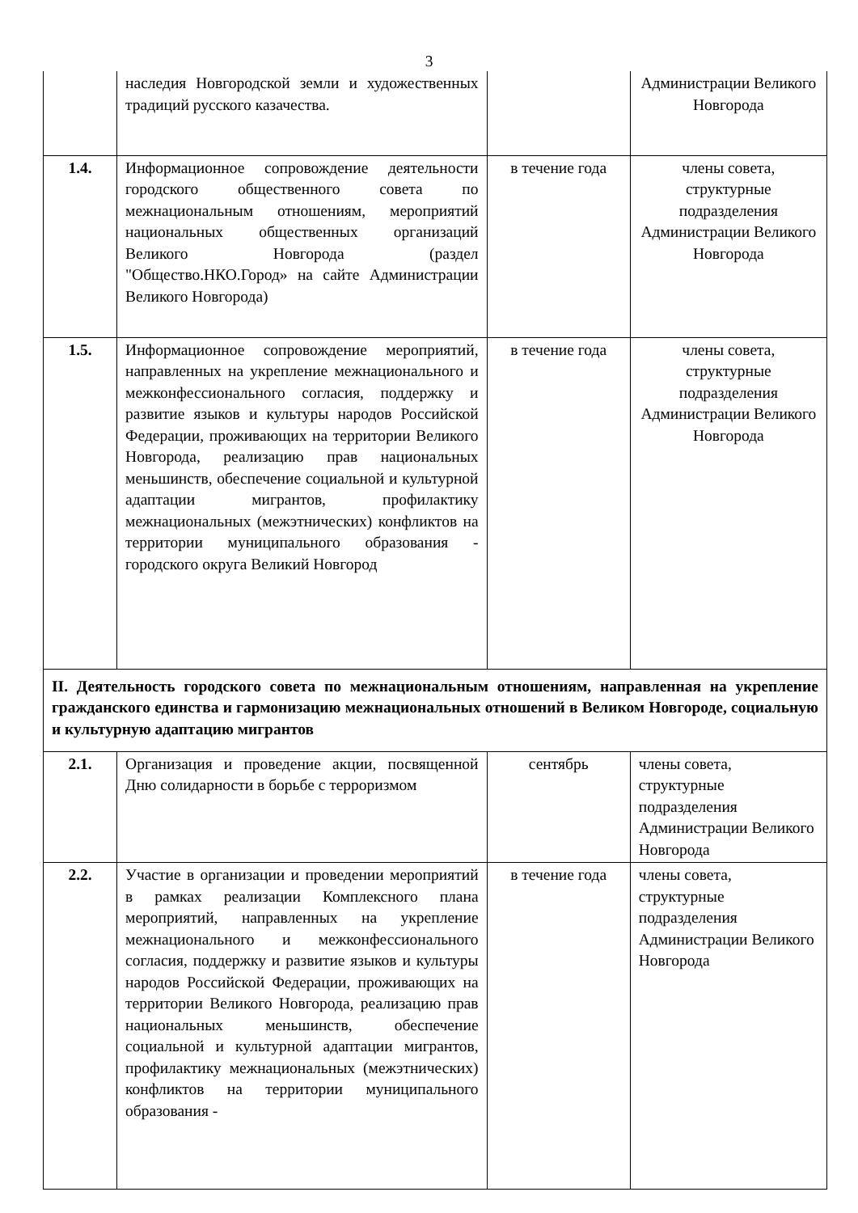3
| | наследия Новгородской земли и художественных традиций русского казачества. | | Администрации Великого Новгорода |
| 1.4. | Информационное сопровождение деятельности городского общественного совета по межнациональным отношениям, мероприятий национальных общественных организаций Великого Новгорода (раздел "Общество.НКО.Город» на сайте Администрации Великого Новгорода) | в течение года | члены совета, структурные подразделения Администрации Великого Новгорода |
| 1.5. | Информационное сопровождение мероприятий, направленных на укрепление межнационального и межконфессионального согласия, поддержку и развитие языков и культуры народов Российской Федерации, проживающих на территории Великого Новгорода, реализацию прав национальных меньшинств, обеспечение социальной и культурной адаптации мигрантов, профилактику межнациональных (межэтнических) конфликтов на территории муниципального образования - городского округа Великий Новгород | в течение года | члены совета, структурные подразделения Администрации Великого Новгорода |
| II. Деятельность городского совета по межнациональным отношениям, направленная на укрепление гражданского единства и гармонизацию межнациональных отношений в Великом Новгороде, социальную и культурную адаптацию мигрантов | | | |
| 2.1. | Организация и проведение акции, посвященной Дню солидарности в борьбе с терроризмом | сентябрь | члены совета, структурные подразделения Администрации Великого Новгорода |
| 2.2. | Участие в организации и проведении мероприятий в рамках реализации Комплексного плана мероприятий, направленных на укрепление межнационального и межконфессионального согласия, поддержку и развитие языков и культуры народов Российской Федерации, проживающих на территории Великого Новгорода, реализацию прав национальных меньшинств, обеспечение социальной и культурной адаптации мигрантов, профилактику межнациональных (межэтнических) конфликтов на территории муниципального образования - | в течение года | члены совета, структурные подразделения Администрации Великого Новгорода |